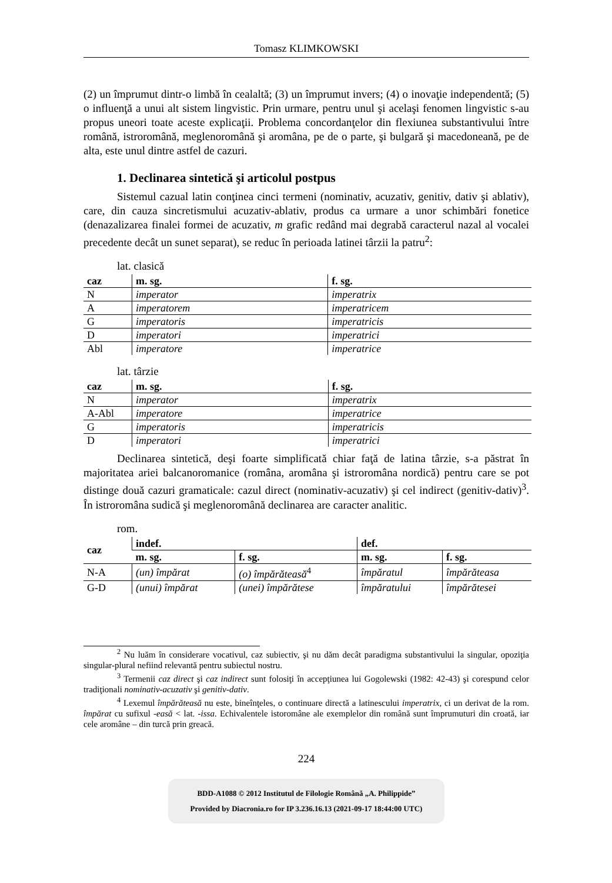Tomasz KLIMKOWSKI
(2) un împrumut dintr-o limbă în cealaltă; (3) un împrumut invers; (4) o inovaţie independentă; (5) o influenţă a unui alt sistem lingvistic. Prin urmare, pentru unul şi acelaşi fenomen lingvistic s-au propus uneori toate aceste explicaţii. Problema concordanţelor din flexiunea substantivului între română, istroromână, meglenoromână şi aromâna, pe de o parte, şi bulgară şi macedoneană, pe de alta, este unul dintre astfel de cazuri.
1. Declinarea sintetică şi articolul postpus
Sistemul cazual latin conţinea cinci termeni (nominativ, acuzativ, genitiv, dativ şi ablativ), care, din cauza sincretismului acuzativ-ablativ, produs ca urmare a unor schimbări fonetice (denazalizarea finalei formei de acuzativ, m grafic redând mai degrabă caracterul nazal al vocalei precedente decât un sunet separat), se reduc în perioada latinei târzii la patru<sup>2</sup>:
lat. clasică
| caz | m. sg. | f. sg. |
| --- | --- | --- |
| N | imperator | imperatrix |
| A | imperatorem | imperatricem |
| G | imperatoris | imperatricis |
| D | imperatori | imperatrici |
| Abl | imperatore | imperatrice |
lat. târzie
| caz | m. sg. | f. sg. |
| --- | --- | --- |
| N | imperator | imperatrix |
| A-Abl | imperatore | imperatrice |
| G | imperatoris | imperatricis |
| D | imperatori | imperatrici |
Declinarea sintetică, deşi foarte simplificată chiar faţă de latina târzie, s-a păstrat în majoritatea ariei balcanoromanice (româna, aromâna şi istroromâna nordică) pentru care se pot distinge două cazuri gramaticale: cazul direct (nominativ-acuzativ) şi cel indirect (genitiv-dativ)<sup>3</sup>. În istroromâna sudică şi meglenoromână declinarea are caracter analitic.
rom.
| caz | indef. | | def. | |
| --- | --- | --- | --- | --- |
| | m. sg. | f. sg. | m. sg. | f. sg. |
| N-A | (un) împărat | (o) împărăteasă<sup>4</sup> | împăratul | împărăteasa |
| G-D | (unui) împărat | (unei) împărătese | împăratului | împărătesei |
<sup>2</sup> Nu luăm în considerare vocativul, caz subiectiv, şi nu dăm decât paradigma substantivului la singular, opoziţia singular-plural nefiind relevantă pentru subiectul nostru.
<sup>3</sup> Termenii caz direct şi caz indirect sunt folosiţi în accepţiunea lui Gogolewski (1982: 42-43) şi corespund celor tradiţionali nominativ-acuzativ şi genitiv-dativ.
<sup>4</sup> Lexemul împărăteasă nu este, bineînţeles, o continuare directă a latinescului imperatrix, ci un derivat de la rom. împărat cu sufixul -easă < lat. -issa. Echivalentele istoromâne ale exemplelor din română sunt împrumuturi din croată, iar cele aromâne – din turcă prin greacă.
224
BDD-A1088 © 2012 Institutul de Filologie Română „A. Philippide”
Provided by Diacronia.ro for IP 3.236.16.13 (2021-09-17 18:44:00 UTC)